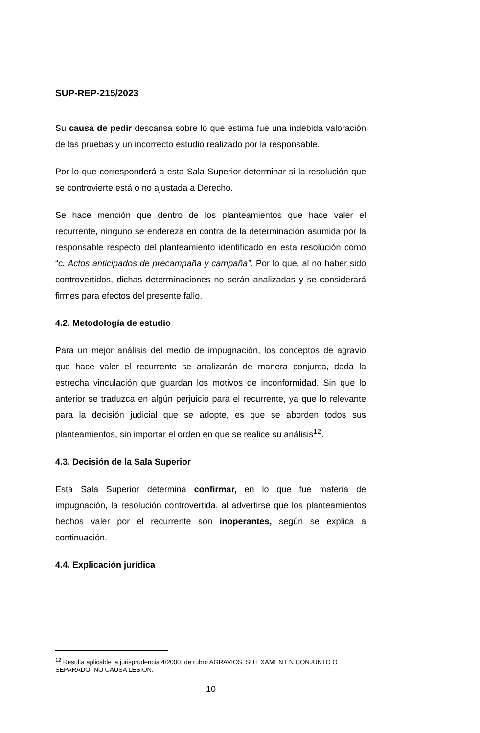SUP-REP-215/2023
Su causa de pedir descansa sobre lo que estima fue una indebida valoración de las pruebas y un incorrecto estudio realizado por la responsable.
Por lo que corresponderá a esta Sala Superior determinar si la resolución que se controvierte está o no ajustada a Derecho.
Se hace mención que dentro de los planteamientos que hace valer el recurrente, ninguno se endereza en contra de la determinación asumida por la responsable respecto del planteamiento identificado en esta resolución como “c. Actos anticipados de precampaña y campaña”. Por lo que, al no haber sido controvertidos, dichas determinaciones no serán analizadas y se considerará firmes para efectos del presente fallo.
4.2. Metodología de estudio
Para un mejor análisis del medio de impugnación, los conceptos de agravio que hace valer el recurrente se analizarán de manera conjunta, dada la estrecha vinculación que guardan los motivos de inconformidad. Sin que lo anterior se traduzca en algún perjuicio para el recurrente, ya que lo relevante para la decisión judicial que se adopte, es que se aborden todos sus planteamientos, sin importar el orden en que se realice su análisis<sup>12</sup>.
4.3. Decisión de la Sala Superior
Esta Sala Superior determina confirmar, en lo que fue materia de impugnación, la resolución controvertida, al advertirse que los planteamientos hechos valer por el recurrente son inoperantes, según se explica a continuación.
4.4. Explicación jurídica
<sup>12</sup> Resulta aplicable la jurisprudencia 4/2000, de rubro AGRAVIOS, SU EXAMEN EN CONJUNTO O SEPARADO, NO CAUSA LESIÓN.
10